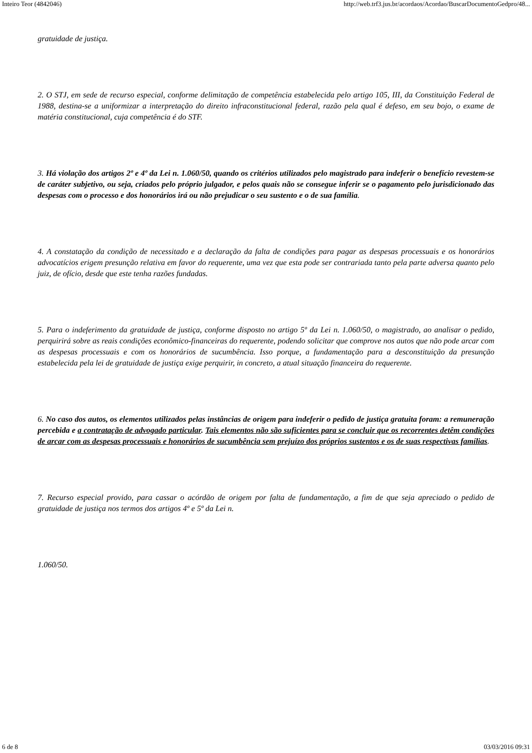Inteiro Teor (4842046) http://web.trf3.jus.br/acordaos/Acordao/BuscarDocumentoGedpro/48...
gratuidade de justiça.
2. O STJ, em sede de recurso especial, conforme delimitação de competência estabelecida pelo artigo 105, III, da Constituição Federal de 1988, destina-se a uniformizar a interpretação do direito infraconstitucional federal, razão pela qual é defeso, em seu bojo, o exame de matéria constitucional, cuja competência é do STF.
3. Há violação dos artigos 2º e 4º da Lei n. 1.060/50, quando os critérios utilizados pelo magistrado para indeferir o benefício revestem-se de caráter subjetivo, ou seja, criados pelo próprio julgador, e pelos quais não se consegue inferir se o pagamento pelo jurisdicionado das despesas com o processo e dos honorários irá ou não prejudicar o seu sustento e o de sua família.
4. A constatação da condição de necessitado e a declaração da falta de condições para pagar as despesas processuais e os honorários advocatícios erigem presunção relativa em favor do requerente, uma vez que esta pode ser contrariada tanto pela parte adversa quanto pelo juiz, de ofício, desde que este tenha razões fundadas.
5. Para o indeferimento da gratuidade de justiça, conforme disposto no artigo 5º da Lei n. 1.060/50, o magistrado, ao analisar o pedido, perquirirá sobre as reais condições econômico-financeiras do requerente, podendo solicitar que comprove nos autos que não pode arcar com as despesas processuais e com os honorários de sucumbência. Isso porque, a fundamentação para a desconstituição da presunção estabelecida pela lei de gratuidade de justiça exige perquirir, in concreto, a atual situação financeira do requerente.
6. No caso dos autos, os elementos utilizados pelas instâncias de origem para indeferir o pedido de justiça gratuita foram: a remuneração percebida e a contratação de advogado particular. Tais elementos não são suficientes para se concluir que os recorrentes detêm condições de arcar com as despesas processuais e honorários de sucumbência sem prejuízo dos próprios sustentos e os de suas respectivas famílias.
7. Recurso especial provido, para cassar o acórdão de origem por falta de fundamentação, a fim de que seja apreciado o pedido de gratuidade de justiça nos termos dos artigos 4º e 5º da Lei n.
1.060/50.
6 de 8 03/03/2016 09:31